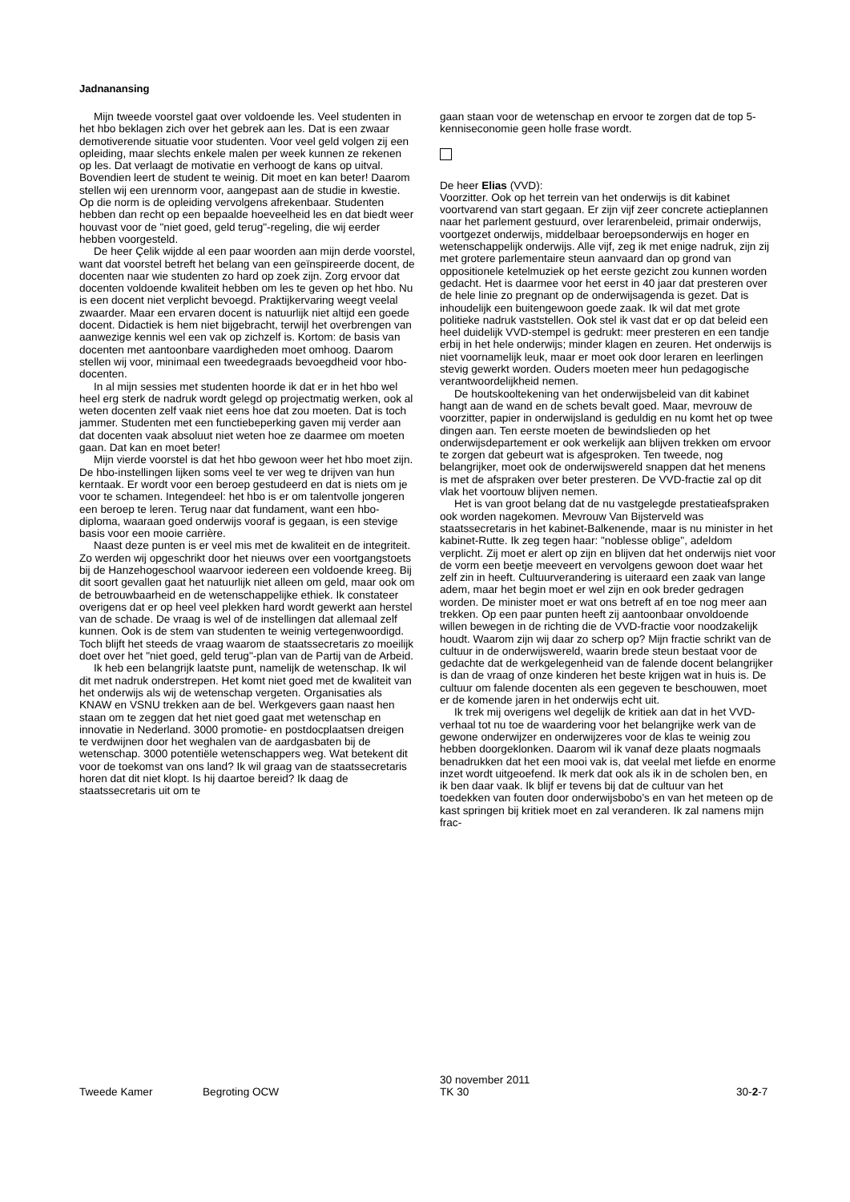Jadnanansing
Mijn tweede voorstel gaat over voldoende les. Veel studenten in het hbo beklagen zich over het gebrek aan les. Dat is een zwaar demotiverende situatie voor studenten. Voor veel geld volgen zij een opleiding, maar slechts enkele malen per week kunnen ze rekenen op les. Dat verlaagt de motivatie en verhoogt de kans op uitval. Bovendien leert de student te weinig. Dit moet en kan beter! Daarom stellen wij een urennorm voor, aangepast aan de studie in kwestie. Op die norm is de opleiding vervolgens afrekenbaar. Studenten hebben dan recht op een bepaalde hoeveelheid les en dat biedt weer houvast voor de "niet goed, geld terug"-regeling, die wij eerder hebben voorgesteld.
De heer Çelik wijdde al een paar woorden aan mijn derde voorstel, want dat voorstel betreft het belang van een geïnspireerde docent, de docenten naar wie studenten zo hard op zoek zijn. Zorg ervoor dat docenten voldoende kwaliteit hebben om les te geven op het hbo. Nu is een docent niet verplicht bevoegd. Praktijkervaring weegt veelal zwaarder. Maar een ervaren docent is natuurlijk niet altijd een goede docent. Didactiek is hem niet bijgebracht, terwijl het overbrengen van aanwezige kennis wel een vak op zichzelf is. Kortom: de basis van docenten met aantoonbare vaardigheden moet omhoog. Daarom stellen wij voor, minimaal een tweedegraads bevoegdheid voor hbo-docenten.
In al mijn sessies met studenten hoorde ik dat er in het hbo wel heel erg sterk de nadruk wordt gelegd op projectmatig werken, ook al weten docenten zelf vaak niet eens hoe dat zou moeten. Dat is toch jammer. Studenten met een functiebeperking gaven mij verder aan dat docenten vaak absoluut niet weten hoe ze daarmee om moeten gaan. Dat kan en moet beter!
Mijn vierde voorstel is dat het hbo gewoon weer het hbo moet zijn. De hbo-instellingen lijken soms veel te ver weg te drijven van hun kerntaak. Er wordt voor een beroep gestudeerd en dat is niets om je voor te schamen. Integendeel: het hbo is er om talentvolle jongeren een beroep te leren. Terug naar dat fundament, want een hbo-diploma, waaraan goed onderwijs vooraf is gegaan, is een stevige basis voor een mooie carrière.
Naast deze punten is er veel mis met de kwaliteit en de integriteit. Zo werden wij opgeschrikt door het nieuws over een voortgangstoets bij de Hanzehogeschool waarvoor iedereen een voldoende kreeg. Bij dit soort gevallen gaat het natuurlijk niet alleen om geld, maar ook om de betrouwbaarheid en de wetenschappelijke ethiek. Ik constateer overigens dat er op heel veel plekken hard wordt gewerkt aan herstel van de schade. De vraag is wel of de instellingen dat allemaal zelf kunnen. Ook is de stem van studenten te weinig vertegenwoordigd. Toch blijft het steeds de vraag waarom de staatssecretaris zo moeilijk doet over het "niet goed, geld terug"-plan van de Partij van de Arbeid.
Ik heb een belangrijk laatste punt, namelijk de wetenschap. Ik wil dit met nadruk onderstrepen. Het komt niet goed met de kwaliteit van het onderwijs als wij de wetenschap vergeten. Organisaties als KNAW en VSNU trekken aan de bel. Werkgevers gaan naast hen staan om te zeggen dat het niet goed gaat met wetenschap en innovatie in Nederland. 3000 promotie- en postdocplaatsen dreigen te verdwijnen door het weghalen van de aardgasbaten bij de wetenschap. 3000 potentiële wetenschappers weg. Wat betekent dit voor de toekomst van ons land? Ik wil graag van de staatssecretaris horen dat dit niet klopt. Is hij daartoe bereid? Ik daag de staatssecretaris uit om te
gaan staan voor de wetenschap en ervoor te zorgen dat de top 5-kenniseconomie geen holle frase wordt.
De heer Elias (VVD):
Voorzitter. Ook op het terrein van het onderwijs is dit kabinet voortvarend van start gegaan. Er zijn vijf zeer concrete actieplannen naar het parlement gestuurd, over lerarenbeleid, primair onderwijs, voortgezet onderwijs, middelbaar beroepsonderwijs en hoger en wetenschappelijk onderwijs. Alle vijf, zeg ik met enige nadruk, zijn zij met grotere parlementaire steun aanvaard dan op grond van oppositionele ketelmuziek op het eerste gezicht zou kunnen worden gedacht. Het is daarmee voor het eerst in 40 jaar dat presteren over de hele linie zo pregnant op de onderwijsagenda is gezet. Dat is inhoudelijk een buitengewoon goede zaak. Ik wil dat met grote politieke nadruk vaststellen. Ook stel ik vast dat er op dat beleid een heel duidelijk VVD-stempel is gedrukt: meer presteren en een tandje erbij in het hele onderwijs; minder klagen en zeuren. Het onderwijs is niet voornamelijk leuk, maar er moet ook door leraren en leerlingen stevig gewerkt worden. Ouders moeten meer hun pedagogische verantwoordelijkheid nemen.
De houtskooltekening van het onderwijsbeleid van dit kabinet hangt aan de wand en de schets bevalt goed. Maar, mevrouw de voorzitter, papier in onderwijsland is geduldig en nu komt het op twee dingen aan. Ten eerste moeten de bewindslieden op het onderwijsdepartement er ook werkelijk aan blijven trekken om ervoor te zorgen dat gebeurt wat is afgesproken. Ten tweede, nog belangrijker, moet ook de onderwijswereld snappen dat het menens is met de afspraken over beter presteren. De VVD-fractie zal op dit vlak het voortouw blijven nemen.
Het is van groot belang dat de nu vastgelegde prestatieafspraken ook worden nagekomen. Mevrouw Van Bijsterveld was staatssecretaris in het kabinet-Balkenende, maar is nu minister in het kabinet-Rutte. Ik zeg tegen haar: "noblesse oblige", adeldom verplicht. Zij moet er alert op zijn en blijven dat het onderwijs niet voor de vorm een beetje meeveert en vervolgens gewoon doet waar het zelf zin in heeft. Cultuurverandering is uiteraard een zaak van lange adem, maar het begin moet er wel zijn en ook breder gedragen worden. De minister moet er wat ons betreft af en toe nog meer aan trekken. Op een paar punten heeft zij aantoonbaar onvoldoende willen bewegen in de richting die de VVD-fractie voor noodzakelijk houdt. Waarom zijn wij daar zo scherp op? Mijn fractie schrikt van de cultuur in de onderwijswereld, waarin brede steun bestaat voor de gedachte dat de werkgelegenheid van de falende docent belangrijker is dan de vraag of onze kinderen het beste krijgen wat in huis is. De cultuur om falende docenten als een gegeven te beschouwen, moet er de komende jaren in het onderwijs echt uit.
Ik trek mij overigens wel degelijk de kritiek aan dat in het VVD-verhaal tot nu toe de waardering voor het belangrijke werk van de gewone onderwijzer en onderwijzeres voor de klas te weinig zou hebben doorgeklonken. Daarom wil ik vanaf deze plaats nogmaals benadrukken dat het een mooi vak is, dat veelal met liefde en enorme inzet wordt uitgeoefend. Ik merk dat ook als ik in de scholen ben, en ik ben daar vaak. Ik blijf er tevens bij dat de cultuur van het toedekken van fouten door onderwijsbobo's en van het meteen op de kast springen bij kritiek moet en zal veranderen. Ik zal namens mijn frac-
Tweede Kamer Begroting OCW
30 november 2011
TK 30
30-2-7